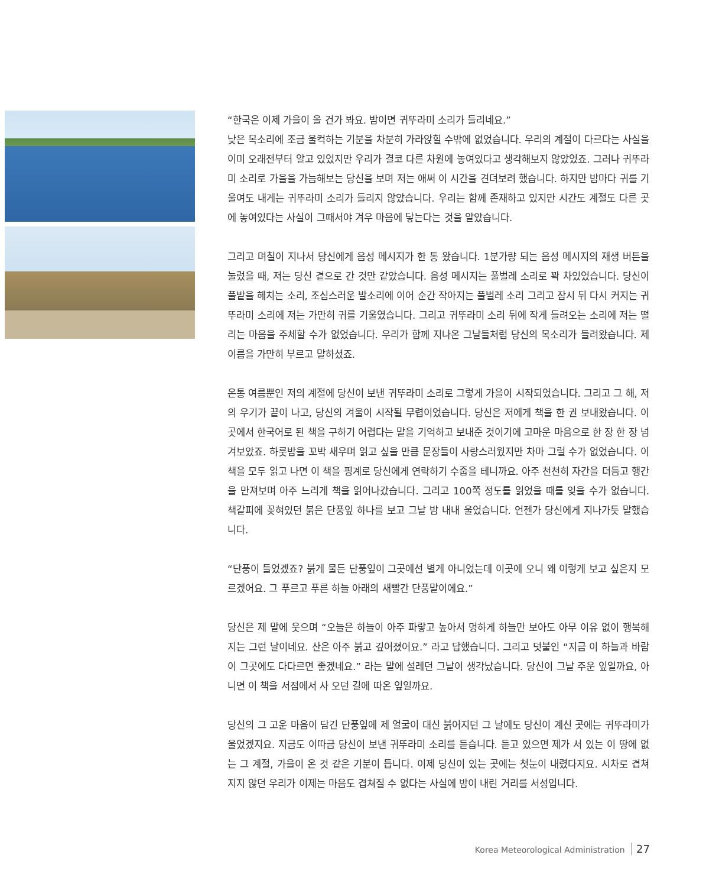“한국은 이제 가을이 올 건가 봐요. 밤이면 귀뚜라미 소리가 들리네요.”
낮은 목소리에 조금 울컥하는 기분을 차분히 가라앉힐 수밖에 없었습니다. 우리의 계절이 다르다는 사실을 이미 오래전부터 알고 있었지만 우리가 결코 다른 차원에 놓여있다고 생각해보지 않았었죠. 그러나 귀뚜라미 소리로 가을을 가늠해보는 당신을 보며 저는 애써 이 시간을 견뎌보려 했습니다. 하지만 밤마다 귀를 기울여도 내게는 귀뚜라미 소리가 들리지 않았습니다. 우리는 함께 존재하고 있지만 시간도 계절도 다른 곳에 놓여있다는 사실이 그때서야 겨우 마음에 닿는다는 것을 알았습니다.
그리고 며칠이 지나서 당신에게 음성 메시지가 한 통 왔습니다. 1분가량 되는 음성 메시지의 재생 버튼을 눌렀을 때, 저는 당신 곁으로 간 것만 같았습니다. 음성 메시지는 풀벌레 소리로 꽉 차있었습니다. 당신이 풀밭을 헤치는 소리, 조심스러운 발소리에 이어 순간 작아지는 풀벌레 소리 그리고 잠시 뒤 다시 커지는 귀뚜라미 소리에 저는 가만히 귀를 기울였습니다. 그리고 귀뚜라미 소리 뒤에 작게 들려오는 소리에 저는 떨리는 마음을 주체할 수가 없었습니다. 우리가 함께 지나온 그날들처럼 당신의 목소리가 들려왔습니다. 제 이름을 가만히 부르고 말하셨죠.
온통 여름뿐인 저의 계절에 당신이 보낸 귀뚜라미 소리로 그렇게 가을이 시작되었습니다. 그리고 그 해, 저의 우기가 끝이 나고, 당신의 겨울이 시작될 무렵이었습니다. 당신은 저에게 책을 한 권 보내왔습니다. 이곳에서 한국어로 된 책을 구하기 어렵다는 말을 기억하고 보내준 것이기에 고마운 마음으로 한 장 한 장 넘겨보았죠. 하룻밤을 꼬박 새우며 읽고 싶을 만큼 문장들이 사랑스러웠지만 차마 그럴 수가 없었습니다. 이 책을 모두 읽고 나면 이 책을 핑계로 당신에게 연락하기 수줍을 테니까요. 아주 천천히 자간을 더듬고 행간을 만져보며 아주 느리게 책을 읽어나갔습니다. 그리고 100쪽 정도를 읽었을 때를 잊을 수가 없습니다. 책갈피에 꽂혀있던 붉은 단풍잎 하나를 보고 그날 밤 내내 울었습니다. 언젠가 당신에게 지나가듯 말했습니다.
“단풍이 들었겠죠? 붉게 물든 단풍잎이 그곳에선 별게 아니었는데 이곳에 오니 왜 이렇게 보고 싶은지 모르겠어요. 그 푸르고 푸른 하늘 아래의 새빨간 단풍말이에요.”
당신은 제 말에 웃으며 “오늘은 하늘이 아주 파랗고 높아서 멍하게 하늘만 보아도 아무 이유 없이 행복해지는 그런 날이네요. 산은 아주 붉고 깊어졌어요.” 라고 답했습니다. 그리고 덧붙인 “지금 이 하늘과 바람이 그곳에도 다다르면 좋겠네요.” 라는 말에 설레던 그날이 생각났습니다. 당신이 그날 주운 잎일까요, 아니면 이 책을 서점에서 사 오던 길에 따온 잎일까요.
당신의 그 고운 마음이 담긴 단풍잎에 제 얼굴이 대신 붉어지던 그 날에도 당신이 계신 곳에는 귀뚜라미가 울었겠지요. 지금도 이따금 당신이 보낸 귀뚜라미 소리를 듣습니다. 듣고 있으면 제가 서 있는 이 땅에 없는 그 계절, 가을이 온 것 같은 기분이 듭니다. 이제 당신이 있는 곳에는 첫눈이 내렸다지요. 시차로 겹쳐지지 않던 우리가 이제는 마음도 겹쳐질 수 없다는 사실에 밤이 내린 거리를 서성입니다.
Korea Meteorological Administration 27